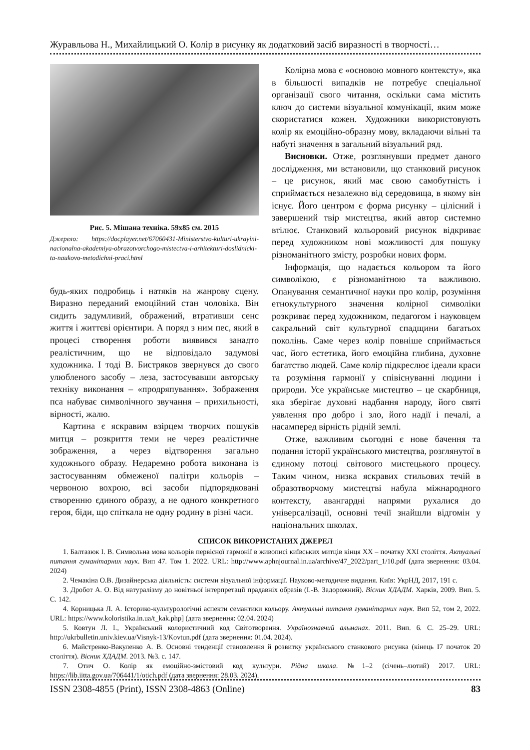Журавльова Н., Михайлицький О. Колір в рисунку як додатковий засіб виразності в творчості…
Рис. 5. Мішана техніка. 59х85 см. 2015
Джерело: https://docplayer.net/67060431-Ministerstvo-kulturi-ukrayini-nacionalna-akademiya-obrazotvorchogo-mistectva-i-arhitekturi-doslidnicki-ta-naukovo-metodichni-praci.html
будь-яких подробиць і натяків на жанрову сцену. Виразно переданий емоційний стан чоловіка. Він сидить задумливий, ображений, втративши сенс життя і життєві орієнтири. А поряд з ним пес, який в процесі створення роботи виявився занадто реалістичним, що не відповідало задумові художника. І тоді В. Бистряков звернувся до свого улюбленого засобу – леза, застосувавши авторську техніку виконання – «продряпування». Зображення пса набуває символічного звучання – прихильності, вірності, жалю.
Картина є яскравим взірцем творчих пошуків митця – розкриття теми не через реалістичне зображення, а через відтворення загально художнього образу. Недаремно робота виконана із застосуванням обмеженої палітри кольорів – червоною вохрою, всі засоби підпорядковані створенню єдиного образу, а не одного конкретного героя, біди, що спіткала не одну родину в різні часи.
Колірна мова є «основою мовного контексту», яка в більшості випадків не потребує спеціальної організації свого читання, оскільки сама містить ключ до системи візуальної комунікації, яким може скористатися кожен. Художники використовують колір як емоційно-образну мову, вкладаючи вільні та набуті значення в загальний візуальний ряд.
Висновки. Отже, розглянувши предмет даного дослідження, ми встановили, що станковий рисунок – це рисунок, який має свою самобутність і сприймається незалежно від середовища, в якому він існує. Його центром є форма рисунку – цілісний і завершений твір мистецтва, який автор системно втілює. Станковий кольоровий рисунок відкриває перед художником нові можливості для пошуку різноманітного змісту, розробки нових форм.
Інформація, що надається кольором та його символікою, є різноманітною та важливою. Опанування семантичної науки про колір, розуміння етнокультурного значення колірної символіки розкриває перед художником, педагогом і науковцем сакральний світ культурної спадщини багатьох поколінь. Саме через колір повніше сприймається час, його естетика, його емоційна глибина, духовне багатство людей. Саме колір підкреслює ідеали краси та розуміння гармонії у співіснуванні людини і природи. Усе українське мистецтво – це скарбниця, яка зберігає духовні надбання народу, його святі уявлення про добро і зло, його надії і печалі, а насамперед вірність рідній землі.
Отже, важливим сьогодні є нове бачення та подання історії українського мистецтва, розглянутої в єдиному потоці світового мистецького процесу. Таким чином, низка яскравих стильових течій в образотворчому мистецтві набула міжнародного контексту, авангардні напрями рухалися до універсалізації, основні течії знайшли відгомін у національних школах.
СПИСОК ВИКОРИСТАНИХ ДЖЕРЕЛ
1. Балтазюк І. В. Символьна мова кольорів первісної гармонії в живописі київських митців кінця ХХ – початку ХХІ століття. Актуальні питання гуманітарних наук. Вип 47. Том 1. 2022. URL: http://www.aphnjournal.in.ua/archive/47_2022/part_1/10.pdf (дата звернення: 03.04. 2024)
2. Чемакіна О.В. Дизайнерська діяльність: системи візуальної інформації. Науково-методичне видання. Київ: УкрНД, 2017, 191 с.
3. Дробот А. О. Від натуралізму до новітньої інтерпретації прадавніх образів (І.-В. Задорожний). Вісник ХДАДМ. Харків, 2009. Вип. 5. С. 142.
4. Корницька Л. А. Історико-культурологічні аспекти семантики кольору. Актуальні питання гуманітарних наук. Вип 52, том 2, 2022. URL: https://www.koloristika.in.ua/t_kak.php] (дата звернення: 02.04. 2024)
5. Ковтун Л. І., Український колористичний код Світотворення. Українознавчий альманах. 2011. Вип. 6. С. 25–29. URL: http://ukrbulletin.univ.kiev.ua/Visnyk-13/Kovtun.pdf (дата звернення: 01.04. 2024).
6. Майстренко-Вакуленко А. В. Основні тенденції становлення й розвитку українського станкового рисунка (кінець І7 початок 20 століття). Вісник ХДАДМ. 2013. №3. с. 147.
7. Отич О. Колір як емоційно-змістовий код культури. Рідна школа. №1–2 (січень–лютий) 2017. URL: https://lib.iitta.gov.ua/706441/1/otich.pdf (дата звернення: 28.03. 2024).
ISSN 2308-4855 (Print), ISSN 2308-4863 (Online) 83